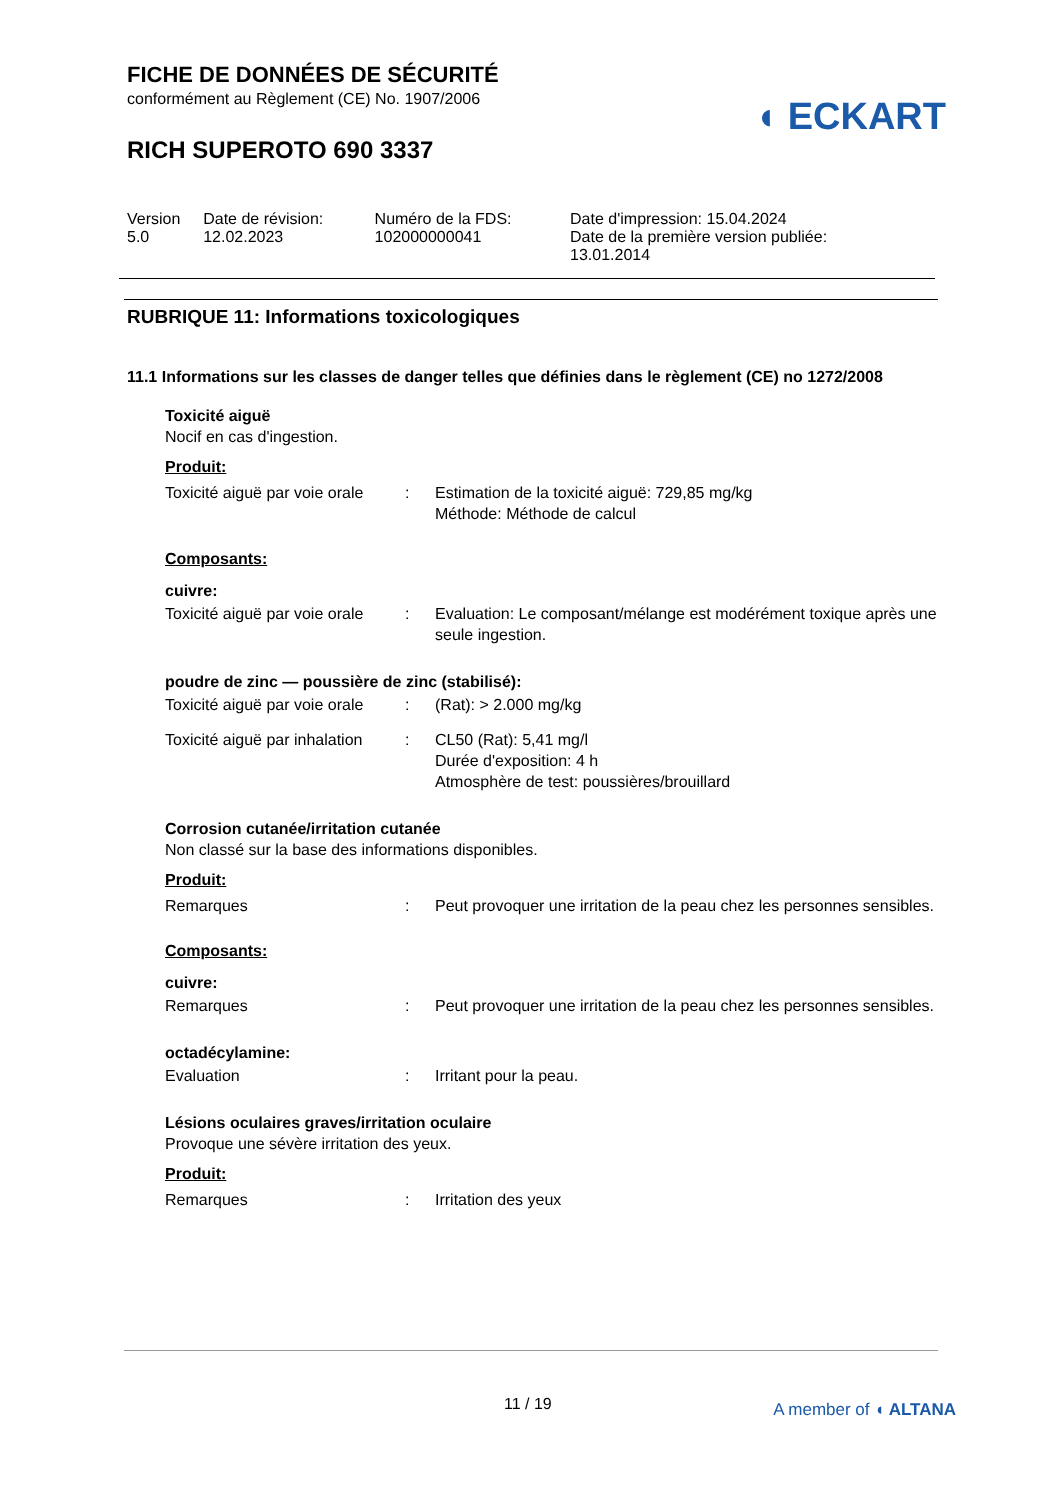FICHE DE DONNÉES DE SÉCURITÉ
conformément au Règlement (CE) No. 1907/2006
RICH SUPEROTO 690 3337
◖ ECKART
| Version 5.0 | Date de révision: 12.02.2023 | Numéro de la FDS: 102000000041 | Date d'impression: 15.04.2024 Date de la première version publiée: 13.01.2014 |
RUBRIQUE 11: Informations toxicologiques
11.1 Informations sur les classes de danger telles que définies dans le règlement (CE) no 1272/2008
Toxicité aiguë
Nocif en cas d'ingestion.
Produit:
| Toxicité aiguë par voie orale | : | Estimation de la toxicité aiguë: 729,85 mg/kg Méthode: Méthode de calcul |
Composants:
cuivre:
| Toxicité aiguë par voie orale | : | Evaluation: Le composant/mélange est modérément toxique après une seule ingestion. |
poudre de zinc — poussière de zinc (stabilisé):
| Toxicité aiguë par voie orale | : | (Rat): > 2.000 mg/kg |
| Toxicité aiguë par inhalation | : | CL50 (Rat): 5,41 mg/l Durée d'exposition: 4 h Atmosphère de test: poussières/brouillard |
Corrosion cutanée/irritation cutanée
Non classé sur la base des informations disponibles.
Produit:
| Remarques | : | Peut provoquer une irritation de la peau chez les personnes sensibles. |
Composants:
cuivre:
| Remarques | : | Peut provoquer une irritation de la peau chez les personnes sensibles. |
octadécylamine:
| Evaluation | : | Irritant pour la peau. |
Lésions oculaires graves/irritation oculaire
Provoque une sévère irritation des yeux.
Produit:
| Remarques | : | Irritation des yeux |
11 / 19 A member of ◖ ALTANA